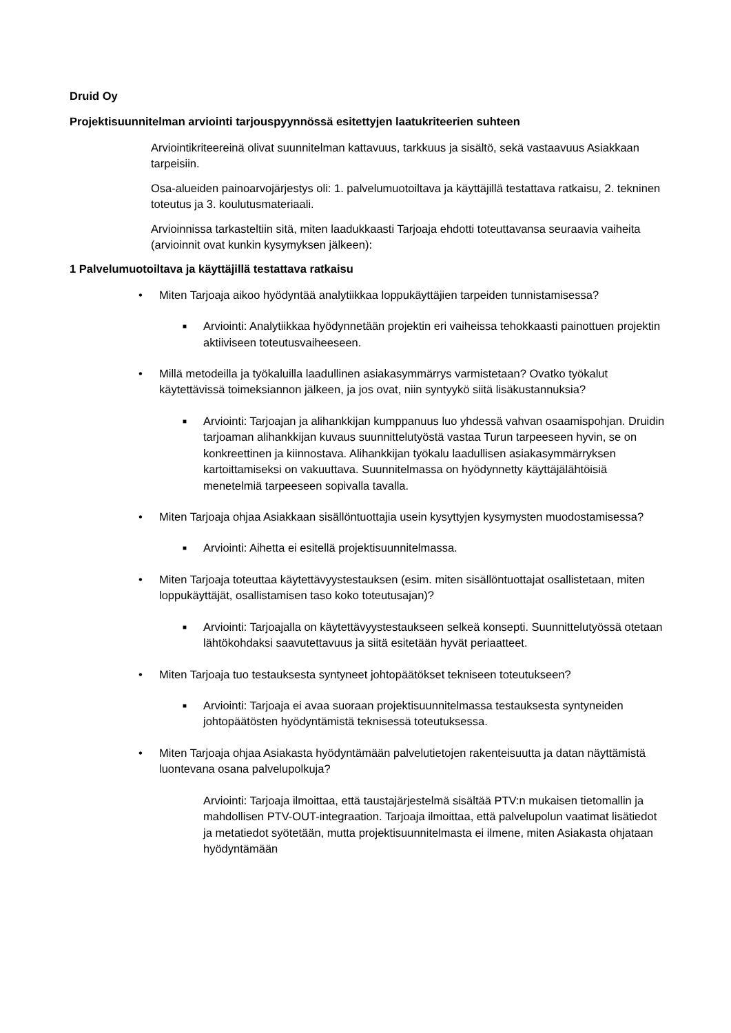Druid Oy
Projektisuunnitelman arviointi tarjouspyynnössä esitettyjen laatukriteerien suhteen
Arviointikriteereinä olivat suunnitelman kattavuus, tarkkuus ja sisältö, sekä vastaavuus Asiakkaan tarpeisiin.
Osa-alueiden painoarvojärjestys oli: 1. palvelumuotoiltava ja käyttäjillä testattava ratkaisu, 2. tekninen toteutus ja 3. koulutusmateriaali.
Arvioinnissa tarkasteltiin sitä, miten laadukkaasti Tarjoaja ehdotti toteuttavansa seuraavia vaiheita (arvioinnit ovat kunkin kysymyksen jälkeen):
1 Palvelumuotoiltava ja käyttäjillä testattava ratkaisu
• Miten Tarjoaja aikoo hyödyntää analytiikkaa loppukäyttäjien tarpeiden tunnistamisessa?
■ Arviointi: Analytiikkaa hyödynnetään projektin eri vaiheissa tehokkaasti painottuen projektin aktiiviseen toteutusvaiheeseen.
• Millä metodeilla ja työkaluilla laadullinen asiakasymmärrys varmistetaan? Ovatko työkalut käytettävissä toimeksiannon jälkeen, ja jos ovat, niin syntyykö siitä lisäkustannuksia?
■ Arviointi: Tarjoajan ja alihankkijan kumppanuus luo yhdessä vahvan osaamispohjan. Druidin tarjoaman alihankkijan kuvaus suunnittelutyöstä vastaa Turun tarpeeseen hyvin, se on konkreettinen ja kiinnostava. Alihankkijan työkalu laadullisen asiakasymmärryksen kartoittamiseksi on vakuuttava. Suunnitelmassa on hyödynnetty käyttäjälähtöisiä menetelmiä tarpeeseen sopivalla tavalla.
• Miten Tarjoaja ohjaa Asiakkaan sisällöntuottajia usein kysyttyjen kysymysten muodostamisessa?
■ Arviointi: Aihetta ei esitellä projektisuunnitelmassa.
• Miten Tarjoaja toteuttaa käytettävyystestauksen (esim. miten sisällöntuottajat osallistetaan, miten loppukäyttäjät, osallistamisen taso koko toteutusajan)?
■ Arviointi: Tarjoajalla on käytettävyystestaukseen selkeä konsepti. Suunnittelutyössä otetaan lähtökohdaksi saavutettavuus ja siitä esitetään hyvät periaatteet.
• Miten Tarjoaja tuo testauksesta syntyneet johtopäätökset tekniseen toteutukseen?
■ Arviointi: Tarjoaja ei avaa suoraan projektisuunnitelmassa testauksesta syntyneiden johtopäätösten hyödyntämistä teknisessä toteutuksessa.
• Miten Tarjoaja ohjaa Asiakasta hyödyntämään palvelutietojen rakenteisuutta ja datan näyttämistä luontevana osana palvelupolkuja?
Arviointi: Tarjoaja ilmoittaa, että taustajärjestelmä sisältää PTV:n mukaisen tietomallin ja mahdollisen PTV-OUT-integraation. Tarjoaja ilmoittaa, että palvelupolun vaatimat lisätiedot ja metatiedot syötetään, mutta projektisuunnitelmasta ei ilmene, miten Asiakasta ohjataan hyödyntämään